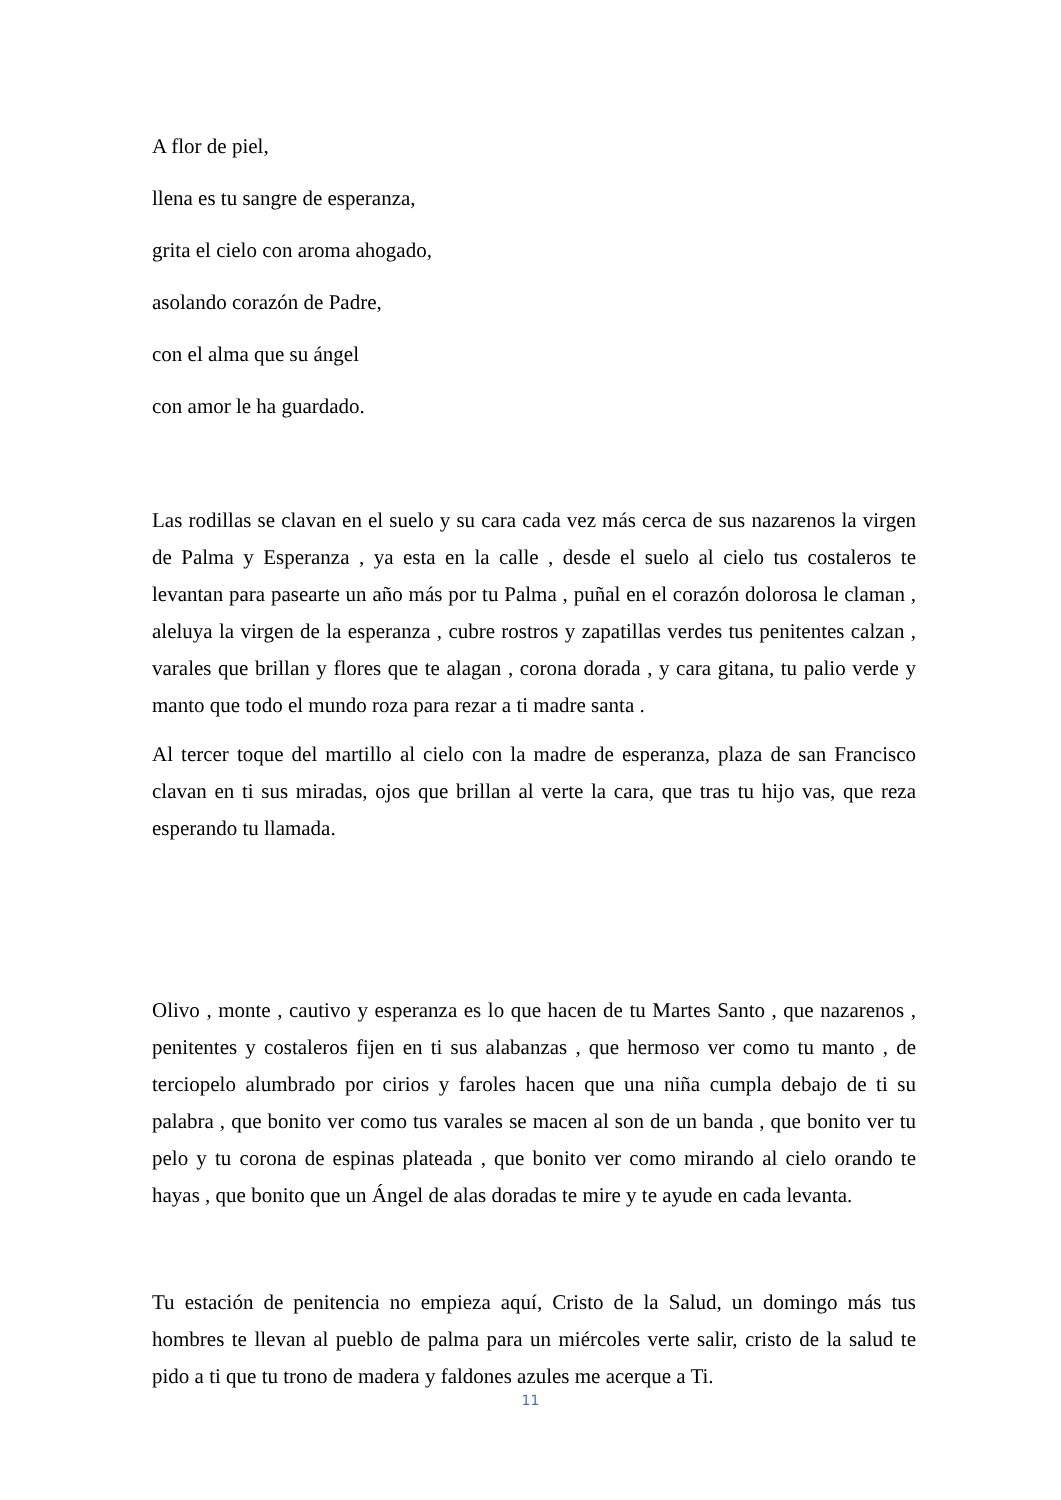A flor de piel,
llena es tu sangre de esperanza,
grita el cielo con aroma ahogado,
asolando corazón de Padre,
con el alma que su ángel
con amor le ha guardado.
Las rodillas se clavan en el suelo y su cara cada vez más cerca de sus nazarenos la virgen de Palma y Esperanza , ya esta en la calle , desde el suelo al cielo tus costaleros te levantan para pasearte un año más por tu Palma , puñal en el corazón dolorosa le claman , aleluya la virgen de la esperanza , cubre rostros y zapatillas verdes tus penitentes calzan , varales que brillan y flores que te alagan , corona dorada , y cara gitana, tu palio verde y manto que todo el mundo roza para rezar a ti madre santa .
Al tercer toque del martillo al cielo con la madre de esperanza, plaza de san Francisco clavan en ti sus miradas, ojos que brillan al verte la cara, que tras tu hijo vas, que reza esperando tu llamada.
Olivo , monte , cautivo y esperanza es lo que hacen de tu Martes Santo , que nazarenos , penitentes y costaleros fijen en ti sus alabanzas , que hermoso ver como tu manto , de terciopelo alumbrado por cirios y faroles hacen que una niña cumpla debajo de ti su palabra , que bonito ver como tus varales se macen al son de un banda , que bonito ver tu pelo y tu corona de espinas plateada , que bonito ver como mirando al cielo orando te hayas , que bonito que un Ángel de alas doradas te mire y te ayude en cada levanta.
Tu estación de penitencia no empieza aquí, Cristo de la Salud, un domingo más tus hombres te llevan al pueblo de palma para un miércoles verte salir, cristo de la salud te pido a ti que tu trono de madera y faldones azules me acerque a Ti.
11